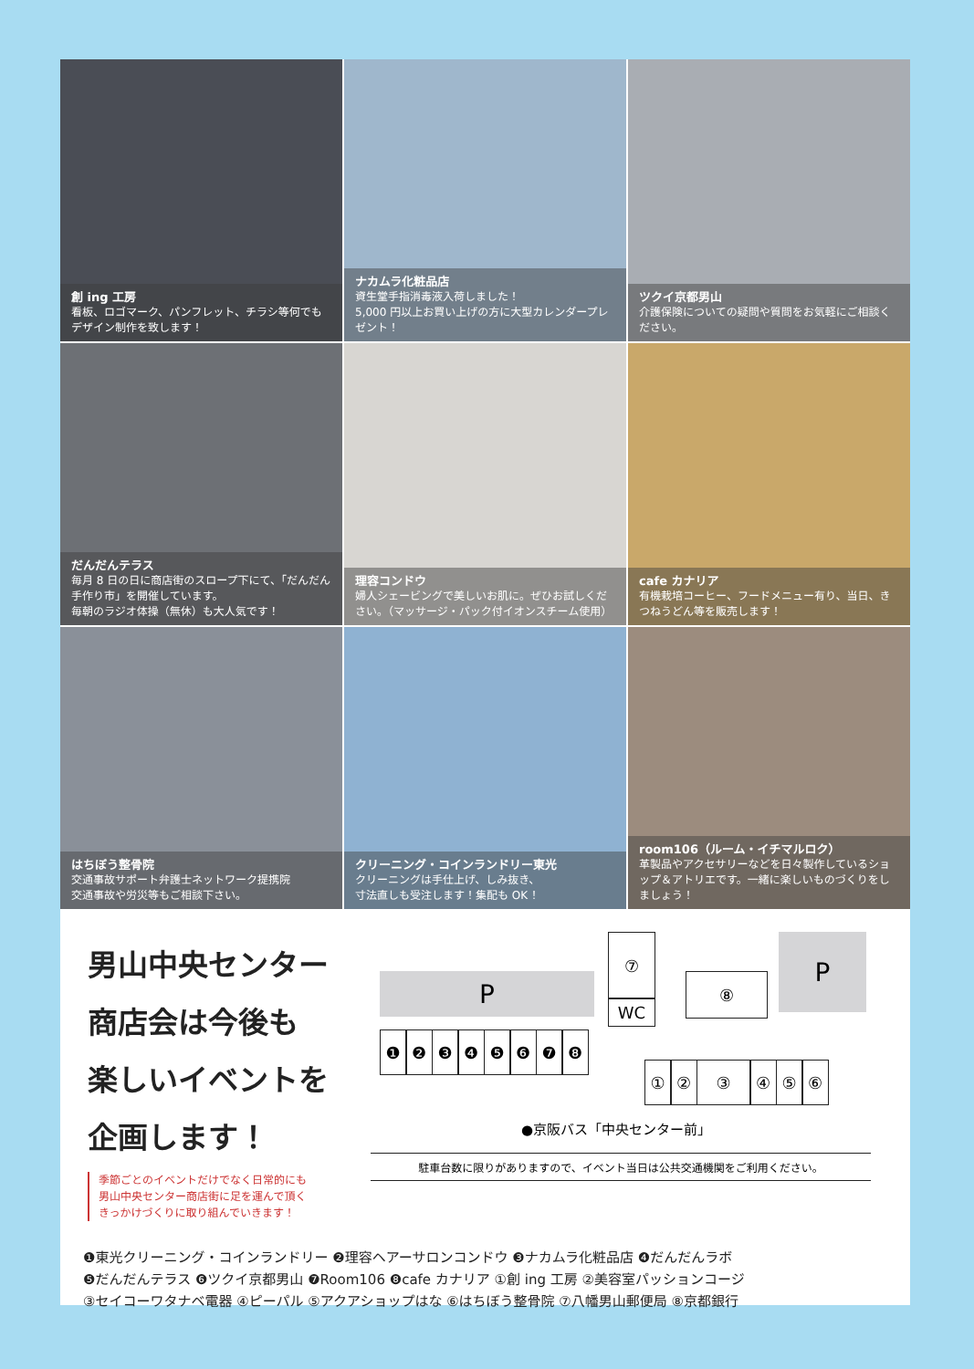創 ing 工房
看板、ロゴマーク、パンフレット、チラシ等何でもデザイン制作を致します！
ナカムラ化粧品店
資生堂手指消毒液入荷しました！
5,000 円以上お買い上げの方に大型カレンダープレゼント！
ツクイ京都男山
介護保険についての疑問や質問をお気軽にご相談ください。
だんだんテラス
毎月 8 日の日に商店街のスロープ下にて、「だんだん手作り市」を開催しています。
毎朝のラジオ体操（無休）も大人気です！
理容コンドウ
婦人シェービングで美しいお肌に。ぜひお試しください。（マッサージ・パック付イオンスチーム使用）
cafe カナリア
有機栽培コーヒー、フードメニュー有り、当日、きつねうどん等を販売します！
はちぼう整骨院
交通事故サポート弁護士ネットワーク提携院
交通事故や労災等もご相談下さい。
クリーニング・コインランドリー東光
クリーニングは手仕上げ、しみ抜き、
寸法直しも受注します！集配も OK ！
room106（ルーム・イチマルロク）
革製品やアクセサリーなどを日々製作しているショップ＆アトリエです。一緒に楽しいものづくりをしましょう！
男山中央センター
商店会は今後も
楽しいイベントを
企画します！
季節ごとのイベントだけでなく日常的にも
男山中央センター商店街に足を運んで頂く
きっかけづくりに取り組んでいきます！
P
⑦
WC
⑧
P
❶❷❸❹❺❻❼❽
①②③④⑤⑥
●京阪バス「中央センター前」
駐車台数に限りがありますので、イベント当日は公共交通機関をご利用ください。
❶東光クリーニング・コインランドリー ❷理容ヘアーサロンコンドウ ❸ナカムラ化粧品店 ❹だんだんラボ
❺だんだんテラス ❻ツクイ京都男山 ❼Room106 ❽cafe カナリア ①創 ing 工房 ②美容室パッションコージ
③セイコーワタナベ電器 ④ピーパル ⑤アクアショップはな ⑥はちぼう整骨院 ⑦八幡男山郵便局 ⑧京都銀行